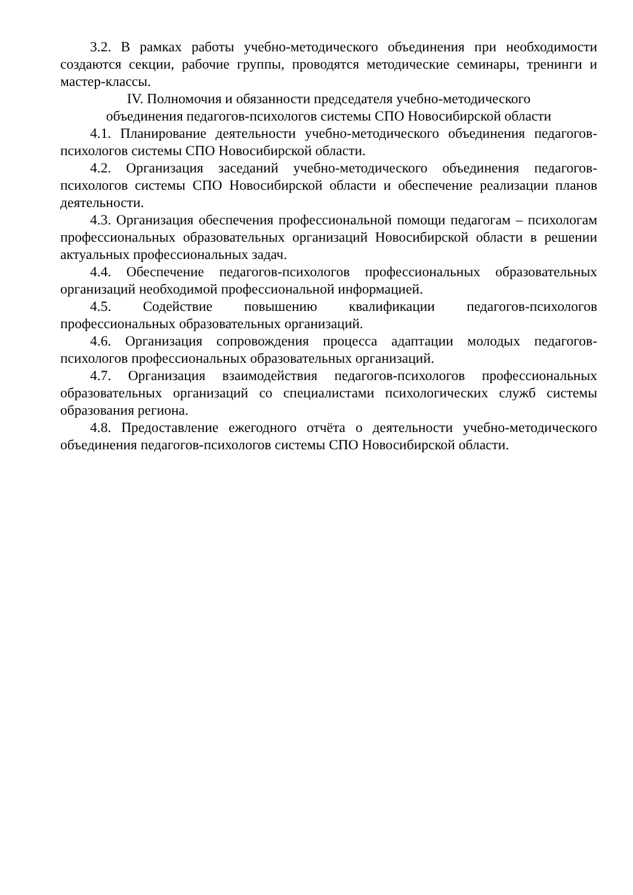3.2. В рамках работы учебно-методического объединения при необходимости создаются секции, рабочие группы, проводятся методические семинары, тренинги и мастер-классы.
IV. Полномочия и обязанности председателя учебно-методического
объединения педагогов-психологов системы СПО Новосибирской области
4.1. Планирование деятельности учебно-методического объединения педагогов-психологов системы СПО Новосибирской области.
4.2. Организация заседаний учебно-методического объединения педагогов-психологов системы СПО Новосибирской области и обеспечение реализации планов деятельности.
4.3. Организация обеспечения профессиональной помощи педагогам – психологам профессиональных образовательных организаций Новосибирской области в решении актуальных профессиональных задач.
4.4. Обеспечение педагогов-психологов профессиональных образовательных организаций необходимой профессиональной информацией.
4.5. Содействие повышению квалификации педагогов-психологов профессиональных образовательных организаций.
4.6. Организация сопровождения процесса адаптации молодых педагогов-психологов профессиональных образовательных организаций.
4.7. Организация взаимодействия педагогов-психологов профессиональных образовательных организаций со специалистами психологических служб системы образования региона.
4.8. Предоставление ежегодного отчёта о деятельности учебно-методического объединения педагогов-психологов системы СПО Новосибирской области.